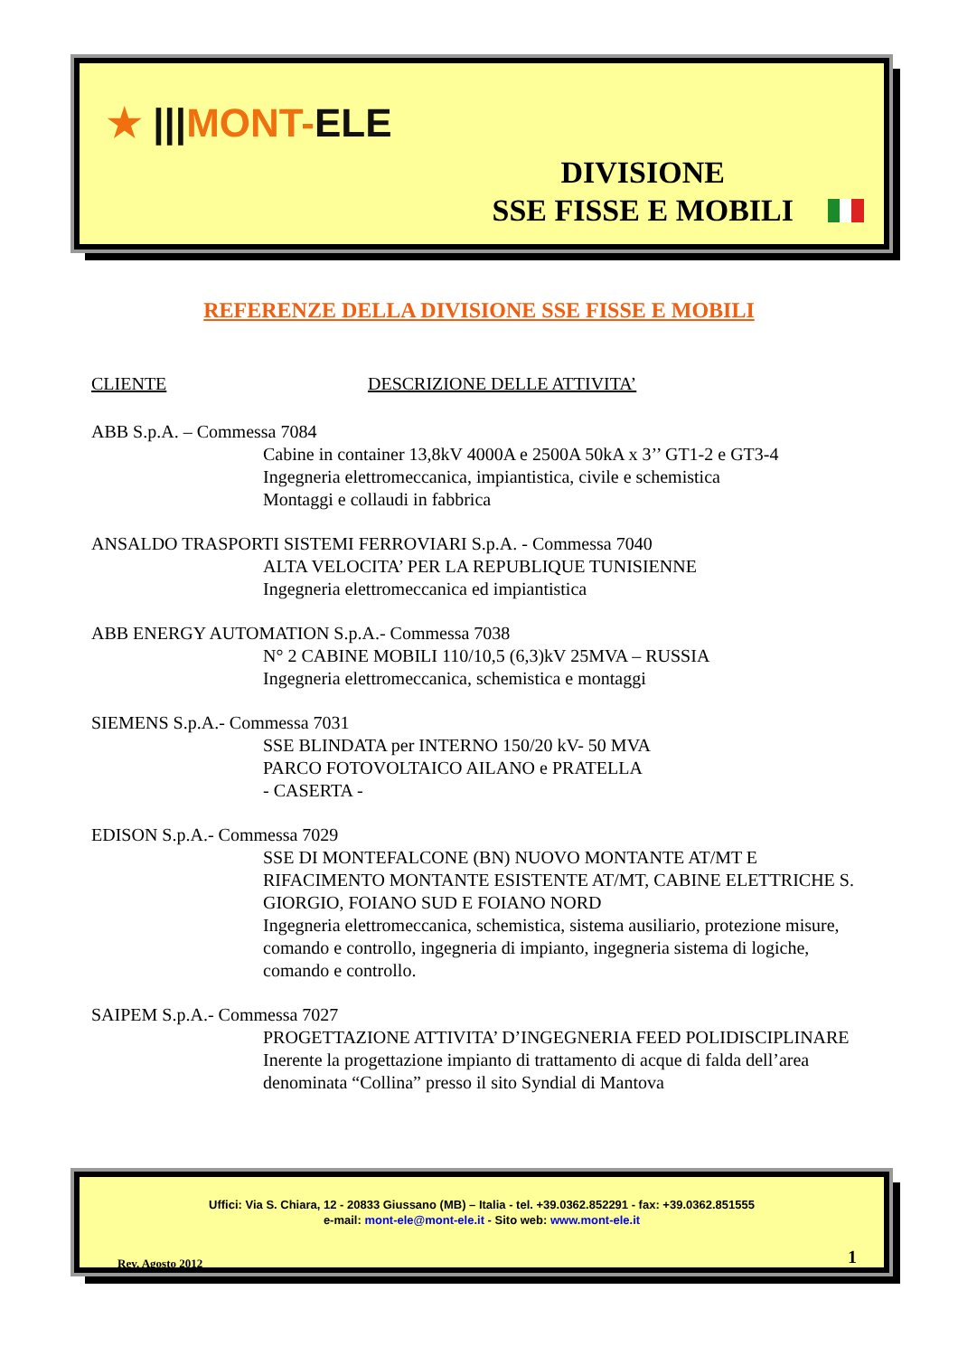★ |||MONT-ELE
DIVISIONE
SSE FISSE E MOBILI
REFERENZE DELLA DIVISIONE SSE FISSE E MOBILI
CLIENTE DESCRIZIONE DELLE ATTIVITA’
ABB S.p.A. – Commessa 7084
Cabine in container 13,8kV 4000A e 2500A 50kA x 3’’ GT1-2 e GT3-4
Ingegneria elettromeccanica, impiantistica, civile e schemistica
Montaggi e collaudi in fabbrica
ANSALDO TRASPORTI SISTEMI FERROVIARI S.p.A. - Commessa 7040
ALTA VELOCITA’ PER LA REPUBLIQUE TUNISIENNE
Ingegneria elettromeccanica ed impiantistica
ABB ENERGY AUTOMATION S.p.A.- Commessa 7038
N° 2 CABINE MOBILI 110/10,5 (6,3)kV 25MVA – RUSSIA
Ingegneria elettromeccanica, schemistica e montaggi
SIEMENS S.p.A.- Commessa 7031
SSE BLINDATA per INTERNO 150/20 kV- 50 MVA
PARCO FOTOVOLTAICO AILANO e PRATELLA
- CASERTA -
EDISON S.p.A.- Commessa 7029
SSE DI MONTEFALCONE (BN) NUOVO MONTANTE AT/MT E RIFACIMENTO MONTANTE ESISTENTE AT/MT, CABINE ELETTRICHE S. GIORGIO, FOIANO SUD E FOIANO NORD
Ingegneria elettromeccanica, schemistica, sistema ausiliario, protezione misure, comando e controllo, ingegneria di impianto, ingegneria sistema di logiche, comando e controllo.
SAIPEM S.p.A.- Commessa 7027
PROGETTAZIONE ATTIVITA’ D’INGEGNERIA FEED POLIDISCIPLINARE
Inerente la progettazione impianto di trattamento di acque di falda dell’area denominata “Collina” presso il sito Syndial di Mantova
Uffici: Via S. Chiara, 12 - 20833 Giussano (MB) – Italia - tel. +39.0362.852291 - fax: +39.0362.851555
e-mail: mont-ele@mont-ele.it - Sito web: www.mont-ele.it
Rev. Agosto 2012 1